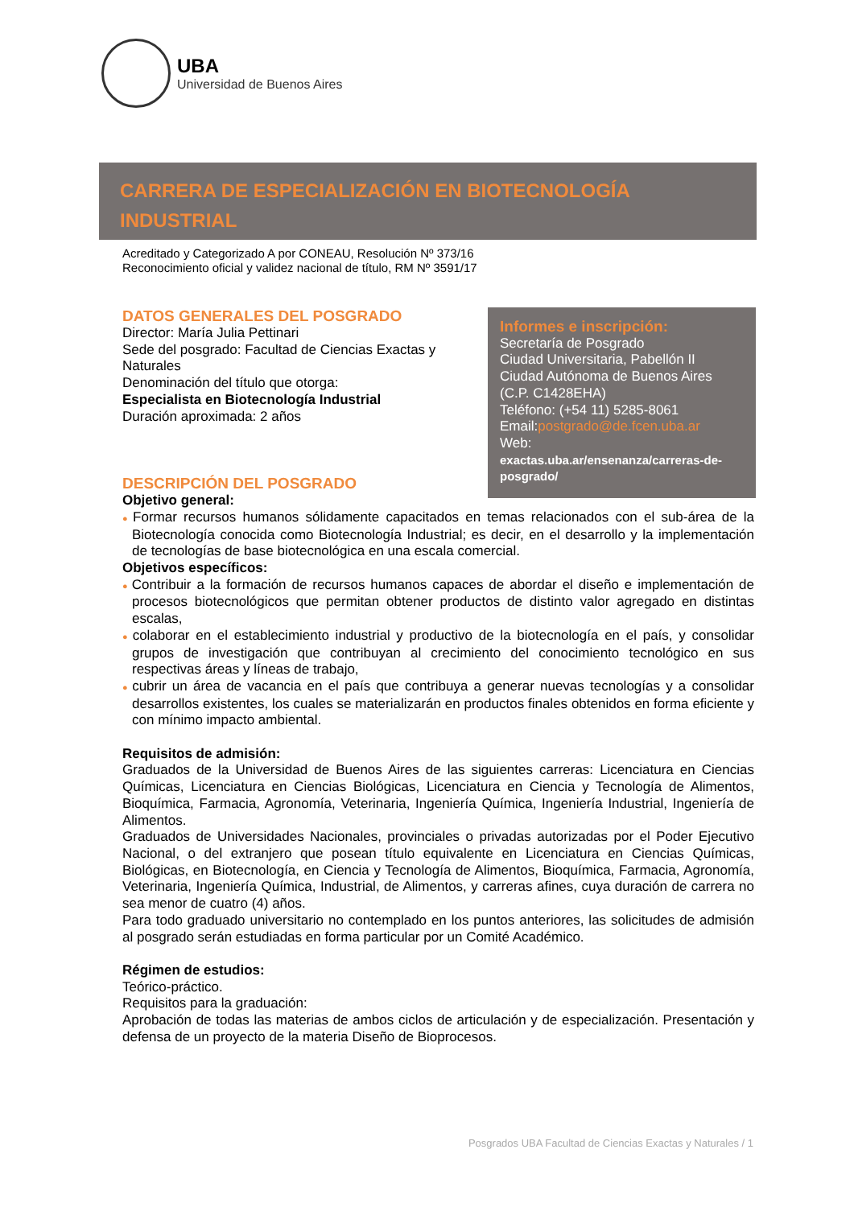UBA
Universidad de Buenos Aires
CARRERA DE ESPECIALIZACIÓN EN BIOTECNOLOGÍA INDUSTRIAL
Acreditado y Categorizado A por CONEAU, Resolución Nº 373/16
Reconocimiento oficial y validez nacional de título, RM Nº 3591/17
Informes e inscripción:
Secretaría de Posgrado
Ciudad Universitaria, Pabellón II
Ciudad Autónoma de Buenos Aires
(C.P. C1428EHA)
Teléfono: (+54 11) 5285-8061
Email:postgrado@de.fcen.uba.ar
Web:
exactas.uba.ar/ensenanza/carreras-de-posgrado/
DATOS GENERALES DEL POSGRADO
Director: María Julia Pettinari
Sede del posgrado: Facultad de Ciencias Exactas y Naturales
Denominación del título que otorga:
Especialista en Biotecnología Industrial
Duración aproximada: 2 años
DESCRIPCIÓN DEL POSGRADO
Objetivo general:
● Formar recursos humanos sólidamente capacitados en temas relacionados con el sub-área de la Biotecnología conocida como Biotecnología Industrial; es decir, en el desarrollo y la implementación de tecnologías de base biotecnológica en una escala comercial.
Objetivos específicos:
● Contribuir a la formación de recursos humanos capaces de abordar el diseño e implementación de procesos biotecnológicos que permitan obtener productos de distinto valor agregado en distintas escalas,
● colaborar en el establecimiento industrial y productivo de la biotecnología en el país, y consolidar grupos de investigación que contribuyan al crecimiento del conocimiento tecnológico en sus respectivas áreas y líneas de trabajo,
● cubrir un área de vacancia en el país que contribuya a generar nuevas tecnologías y a consolidar desarrollos existentes, los cuales se materializarán en productos finales obtenidos en forma eficiente y con mínimo impacto ambiental.
Requisitos de admisión:
Graduados de la Universidad de Buenos Aires de las siguientes carreras: Licenciatura en Ciencias Químicas, Licenciatura en Ciencias Biológicas, Licenciatura en Ciencia y Tecnología de Alimentos, Bioquímica, Farmacia, Agronomía, Veterinaria, Ingeniería Química, Ingeniería Industrial, Ingeniería de Alimentos.
Graduados de Universidades Nacionales, provinciales o privadas autorizadas por el Poder Ejecutivo Nacional, o del extranjero que posean título equivalente en Licenciatura en Ciencias Químicas, Biológicas, en Biotecnología, en Ciencia y Tecnología de Alimentos, Bioquímica, Farmacia, Agronomía, Veterinaria, Ingeniería Química, Industrial, de Alimentos, y carreras afines, cuya duración de carrera no sea menor de cuatro (4) años.
Para todo graduado universitario no contemplado en los puntos anteriores, las solicitudes de admisión al posgrado serán estudiadas en forma particular por un Comité Académico.
Régimen de estudios:
Teórico-práctico.
Requisitos para la graduación:
Aprobación de todas las materias de ambos ciclos de articulación y de especialización. Presentación y defensa de un proyecto de la materia Diseño de Bioprocesos.
Posgrados UBA Facultad de Ciencias Exactas y Naturales / 1